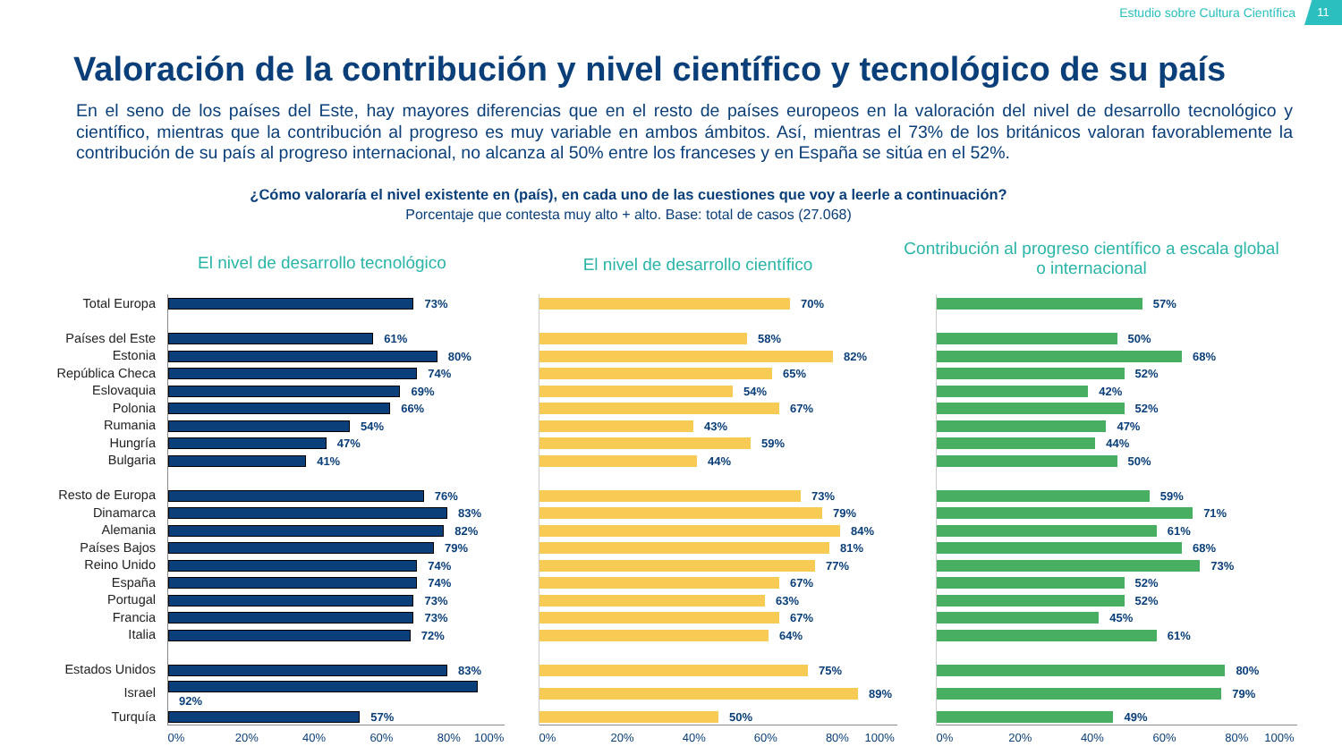Estudio sobre Cultura Científica 11
Valoración de la contribución y nivel científico y tecnológico de su país
En el seno de los países del Este, hay mayores diferencias que en el resto de países europeos en la valoración del nivel de desarrollo tecnológico y científico, mientras que la contribución al progreso es muy variable en ambos ámbitos. Así, mientras el 73% de los británicos valoran favorablemente la contribución de su país al progreso internacional, no alcanza al 50% entre los franceses y en España se sitúa en el 52%.
¿Cómo valoraría el nivel existente en (país), en cada uno de las cuestiones que voy a leerle a continuación?
Porcentaje que contesta muy alto + alto. Base: total de casos (27.068)
El nivel de desarrollo tecnológico
El nivel de desarrollo científico
Contribución al progreso científico a escala global o internacional
| Total Europa | 73% | | 70% | | 57% |
| Países del Este | 61% | | 58% | | 50% |
| Estonia | 80% | | 82% | | 68% |
| República Checa | 74% | | 65% | | 52% |
| Eslovaquia | 69% | | 54% | | 42% |
| Polonia | 66% | | 67% | | 52% |
| Rumania | 54% | | 43% | | 47% |
| Hungría | 47% | | 59% | | 44% |
| Bulgaria | 41% | | 44% | | 50% |
| Resto de Europa | 76% | | 73% | | 59% |
| Dinamarca | 83% | | 79% | | 71% |
| Alemania | 82% | | 84% | | 61% |
| Países Bajos | 79% | | 81% | | 68% |
| Reino Unido | 74% | | 77% | | 73% |
| España | 74% | | 67% | | 52% |
| Portugal | 73% | | 63% | | 52% |
| Francia | 73% | | 67% | | 45% |
| Italia | 72% | | 64% | | 61% |
| Estados Unidos | 83% | | 75% | | 80% |
| Israel | 92% | | 89% | | 79% |
| Turquía | 57% | | 50% | | 49% |
| | 0% 20% 40% 60% 80% 100% | | 0% 20% 40% 60% 80% 100% | | 0% 20% 40% 60% 80% 100% |